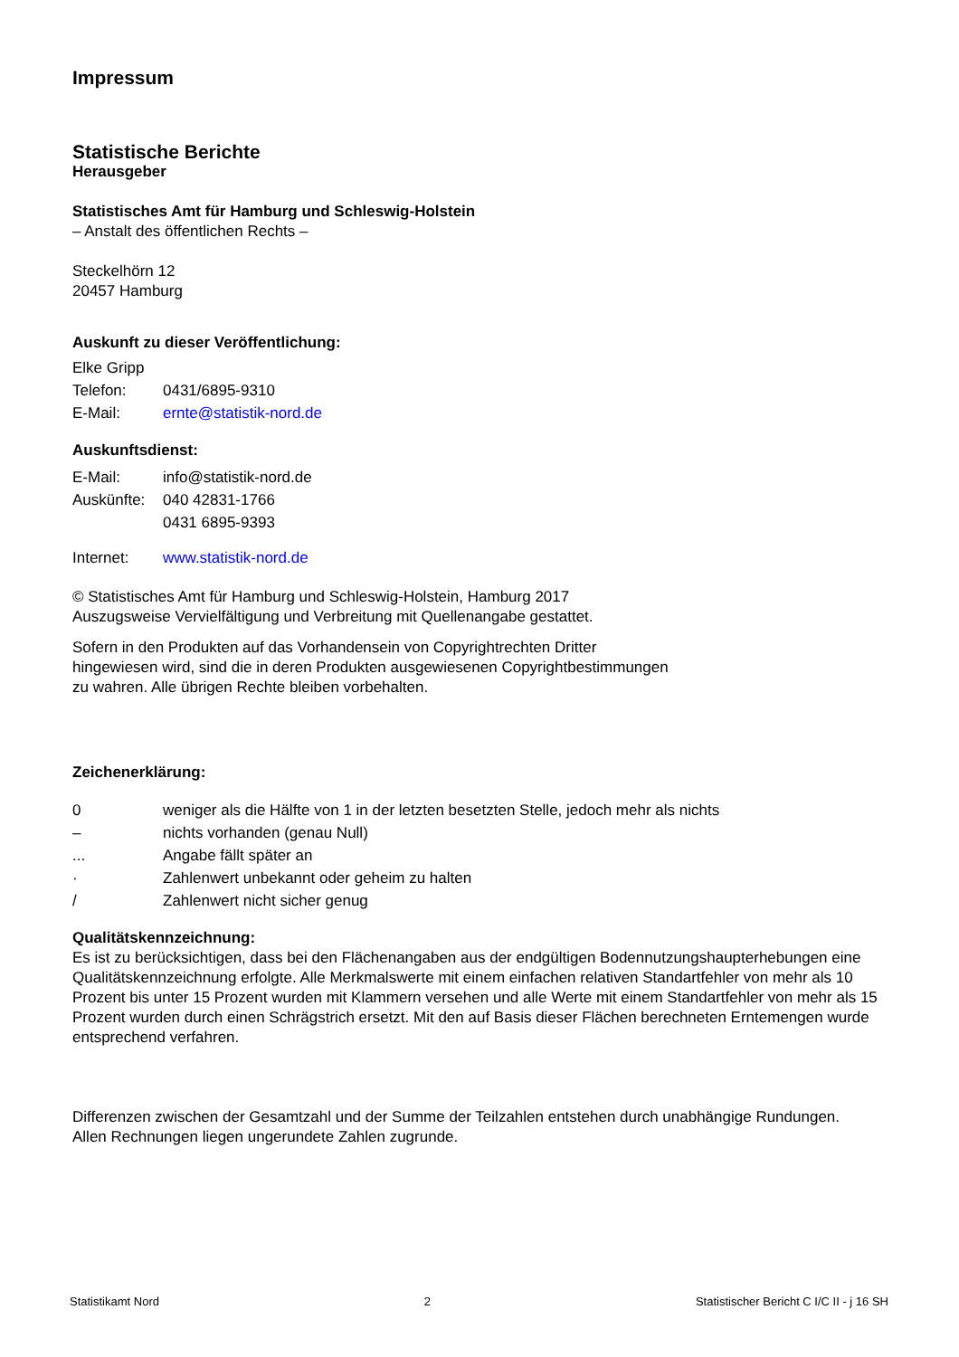Impressum
Statistische Berichte
Herausgeber
Statistisches Amt für Hamburg und Schleswig-Holstein
– Anstalt des öffentlichen Rechts –
Steckelhörn 12
20457 Hamburg
Auskunft zu dieser Veröffentlichung:
| Elke Gripp | |
| Telefon: | 0431/6895-9310 |
| E-Mail: | ernte@statistik-nord.de |
Auskunftsdienst:
| E-Mail: | info@statistik-nord.de |
| Auskünfte: | 040 42831-1766 0431 6895-9393 |
| Internet: | www.statistik-nord.de |
© Statistisches Amt für Hamburg und Schleswig-Holstein, Hamburg 2017
Auszugsweise Vervielfältigung und Verbreitung mit Quellenangabe gestattet.
Sofern in den Produkten auf das Vorhandensein von Copyrightrechten Dritter
hingewiesen wird, sind die in deren Produkten ausgewiesenen Copyrightbestimmungen
zu wahren. Alle übrigen Rechte bleiben vorbehalten.
Zeichenerklärung:
| 0 | weniger als die Hälfte von 1 in der letzten besetzten Stelle, jedoch mehr als nichts |
| – | nichts vorhanden (genau Null) |
| ... | Angabe fällt später an |
| · | Zahlenwert unbekannt oder geheim zu halten |
| / | Zahlenwert nicht sicher genug |
Qualitätskennzeichnung:
Es ist zu berücksichtigen, dass bei den Flächenangaben aus der endgültigen Bodennutzungshaupterhebungen eine Qualitätskennzeichnung erfolgte. Alle Merkmalswerte mit einem einfachen relativen Standartfehler von mehr als 10 Prozent bis unter 15 Prozent wurden mit Klammern versehen und alle Werte mit einem Standartfehler von mehr als 15 Prozent wurden durch einen Schrägstrich ersetzt. Mit den auf Basis dieser Flächen berechneten Erntemengen wurde entsprechend verfahren.
Differenzen zwischen der Gesamtzahl und der Summe der Teilzahlen entstehen durch unabhängige Rundungen.
Allen Rechnungen liegen ungerundete Zahlen zugrunde.
Statistikamt Nord 2 Statistischer Bericht C I/C II - j 16 SH